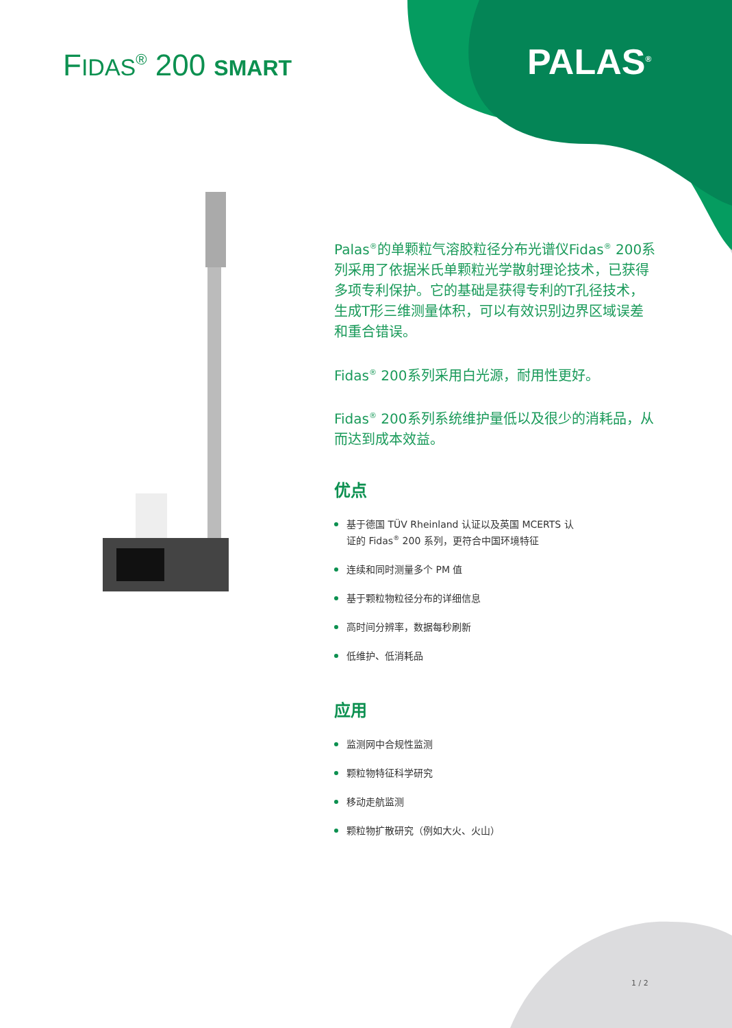FIDAS<sup>®</sup> 200 SMART PALAS<sup>®</sup>
Palas<sup>®</sup>的单颗粒气溶胶粒径分布光谱仪Fidas<sup>®</sup> 200系列采用了依据米氏单颗粒光学散射理论技术，已获得多项专利保护。它的基础是获得专利的T孔径技术，生成T形三维测量体积，可以有效识别边界区域误差和重合错误。
Fidas<sup>®</sup> 200系列采用白光源，耐用性更好。
Fidas<sup>®</sup> 200系列系统维护量低以及很少的消耗品，从而达到成本效益。
优点
基于德国 TÜV Rheinland 认证以及英国 MCERTS 认
证的 Fidas<sup>®</sup> 200 系列，更符合中国环境特征
连续和同时测量多个 PM 值
基于颗粒物粒径分布的详细信息
高时间分辨率，数据每秒刷新
低维护、低消耗品
应用
监测网中合规性监测
颗粒物特征科学研究
移动走航监测
颗粒物扩散研究（例如大火、火山）
1 / 2